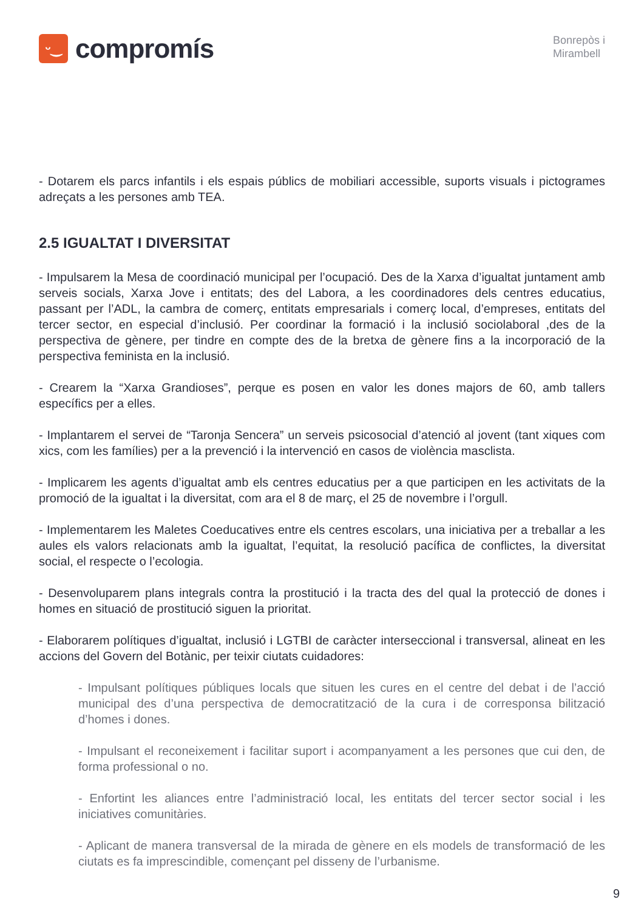ᵕ‿
compromís
Bonrepòs i
Mirambell
- Dotarem els parcs infantils i els espais públics de mobiliari accessible, suports visuals i pictogrames adreçats a les persones amb TEA.
2.5 IGUALTAT I DIVERSITAT
- Impulsarem la Mesa de coordinació municipal per l’ocupació. Des de la Xarxa d’igualtat juntament amb serveis socials, Xarxa Jove i entitats; des del Labora, a les coordinadores dels centres educatius, passant per l’ADL, la cambra de comerç, entitats empresarials i comerç local, d’empreses, entitats del tercer sector, en especial d’inclusió. Per coordinar la formació i la inclusió sociolaboral ,des de la perspectiva de gènere, per tindre en compte des de la bretxa de gènere fins a la incorporació de la perspectiva feminista en la inclusió.
- Crearem la “Xarxa Grandioses”, perque es posen en valor les dones majors de 60, amb tallers específics per a elles.
- Implantarem el servei de “Taronja Sencera” un serveis psicosocial d’atenció al jovent (tant xiques com xics, com les famílies) per a la prevenció i la intervenció en casos de violència masclista.
- Implicarem les agents d’igualtat amb els centres educatius per a que participen en les activitats de la promoció de la igualtat i la diversitat, com ara el 8 de març, el 25 de novembre i l’orgull.
- Implementarem les Maletes Coeducatives entre els centres escolars, una iniciativa per a treballar a les aules els valors relacionats amb la igualtat, l’equitat, la resolució pacífica de conflictes, la diversitat social, el respecte o l’ecologia.
- Desenvoluparem plans integrals contra la prostitució i la tracta des del qual la protecció de dones i homes en situació de prostitució siguen la prioritat.
- Elaborarem polítiques d’igualtat, inclusió i LGTBI de caràcter interseccional i transversal, alineat en les accions del Govern del Botànic, per teixir ciutats cuidadores:
- Impulsant polítiques públiques locals que situen les cures en el centre del debat i de l’acció municipal des d’una perspectiva de democratització de la cura i de corresponsa bilització d’homes i dones.
- Impulsant el reconeixement i facilitar suport i acompanyament a les persones que cui den, de forma professional o no.
- Enfortint les aliances entre l’administració local, les entitats del tercer sector social i les iniciatives comunitàries.
- Aplicant de manera transversal de la mirada de gènere en els models de transformació de les ciutats es fa imprescindible, començant pel disseny de l’urbanisme.
9